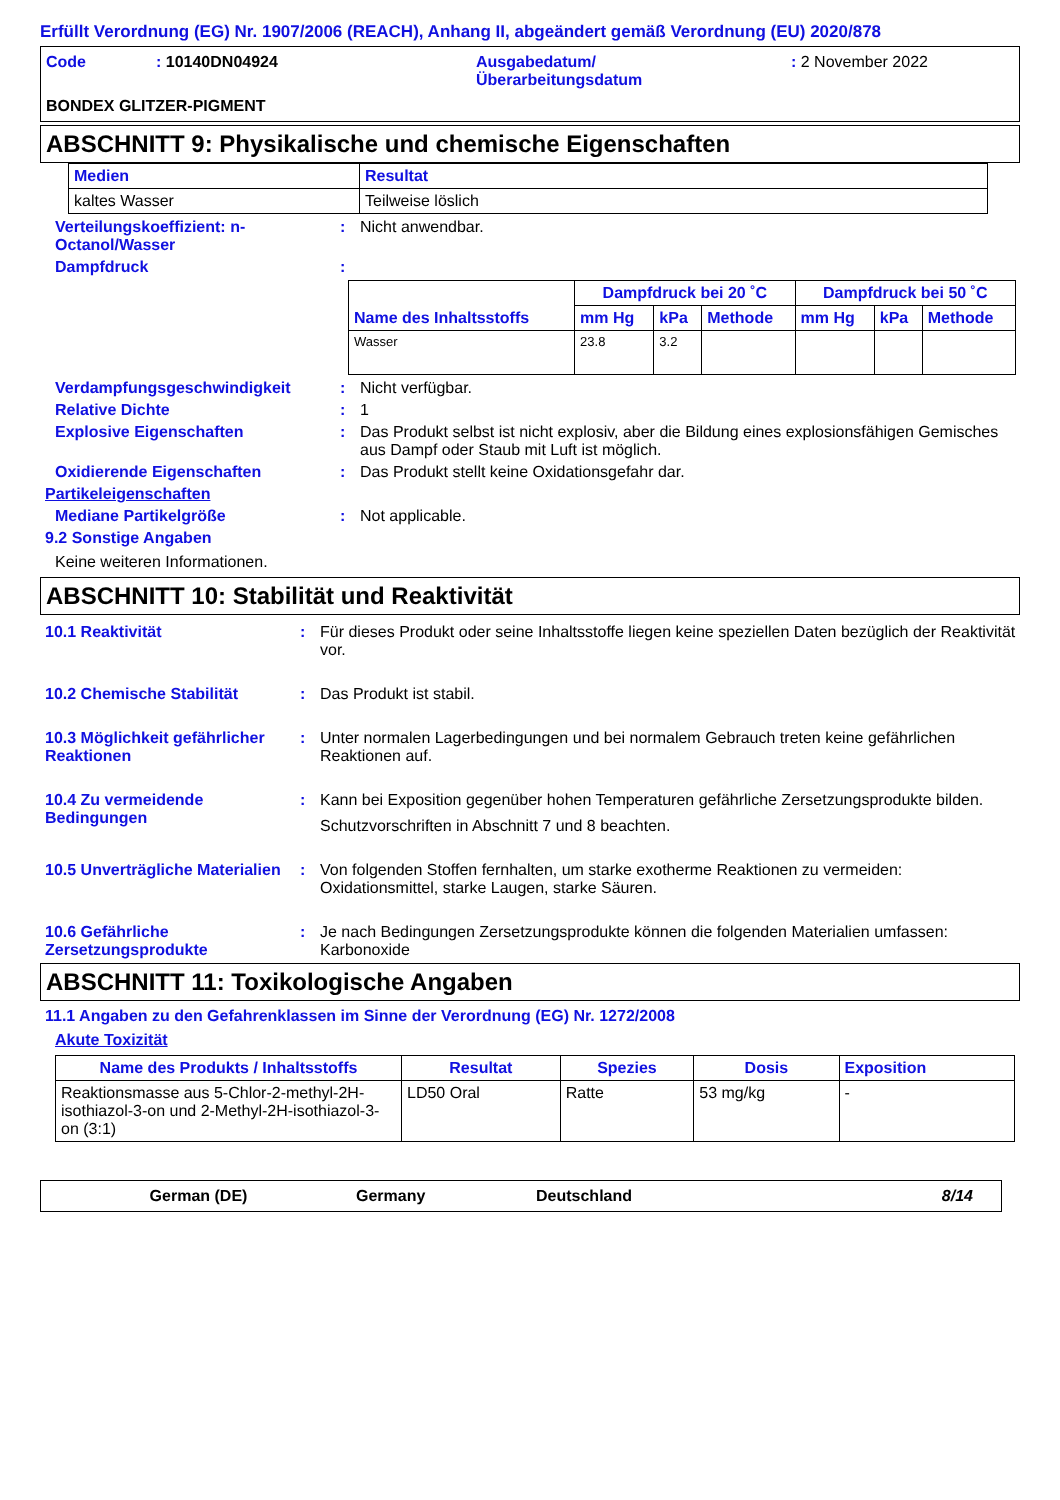Erfüllt Verordnung (EG) Nr. 1907/2006 (REACH), Anhang II, abgeändert gemäß Verordnung (EU) 2020/878
Code : 10140DN04924 Ausgabedatum/
Überarbeitungsdatum
: 2 November 2022
BONDEX GLITZER-PIGMENT
ABSCHNITT 9: Physikalische und chemische Eigenschaften
| Medien | Resultat |
| --- | --- |
| kaltes Wasser | Teilweise löslich |
Verteilungskoeffizient: n-Octanol/Wasser
: Nicht anwendbar.
Dampfdruck :
| Name des Inhaltsstoffs | Dampfdruck bei 20 ˚C | | | Dampfdruck bei 50 ˚C | | |
| --- | --- | --- | --- | --- | --- | --- |
| | mm Hg | kPa | Methode | mm Hg | kPa | Methode |
| Wasser | 23.8 | 3.2 | | | | |
Verdampfungsgeschwindigkeit : Nicht verfügbar.
Relative Dichte : 1
Explosive Eigenschaften : Das Produkt selbst ist nicht explosiv, aber die Bildung eines explosionsfähigen Gemisches aus Dampf oder Staub mit Luft ist möglich.
Oxidierende Eigenschaften : Das Produkt stellt keine Oxidationsgefahr dar.
Partikeleigenschaften
Mediane Partikelgröße : Not applicable.
9.2 Sonstige Angaben
Keine weiteren Informationen.
ABSCHNITT 10: Stabilität und Reaktivität
10.1 Reaktivität : Für dieses Produkt oder seine Inhaltsstoffe liegen keine speziellen Daten bezüglich der Reaktivität vor.
10.2 Chemische Stabilität : Das Produkt ist stabil.
10.3 Möglichkeit gefährlicher Reaktionen
: Unter normalen Lagerbedingungen und bei normalem Gebrauch treten keine gefährlichen Reaktionen auf.
10.4 Zu vermeidende Bedingungen
: Kann bei Exposition gegenüber hohen Temperaturen gefährliche Zersetzungsprodukte bilden.
Schutzvorschriften in Abschnitt 7 und 8 beachten.
10.5 Unverträgliche Materialien
: Von folgenden Stoffen fernhalten, um starke exotherme Reaktionen zu vermeiden: Oxidationsmittel, starke Laugen, starke Säuren.
10.6 Gefährliche Zersetzungsprodukte
: Je nach Bedingungen Zersetzungsprodukte können die folgenden Materialien umfassen: Karbonoxide
ABSCHNITT 11: Toxikologische Angaben
11.1 Angaben zu den Gefahrenklassen im Sinne der Verordnung (EG) Nr. 1272/2008
Akute Toxizität
| Name des Produkts / Inhaltsstoffs | Resultat | Spezies | Dosis | Exposition |
| --- | --- | --- | --- | --- |
| Reaktionsmasse aus 5-Chlor-2-methyl-2H-isothiazol-3-on und 2-Methyl-2H-isothiazol-3-on (3:1) | LD50 Oral | Ratte | 53 mg/kg | - |
German (DE) Germany Deutschland 8/14